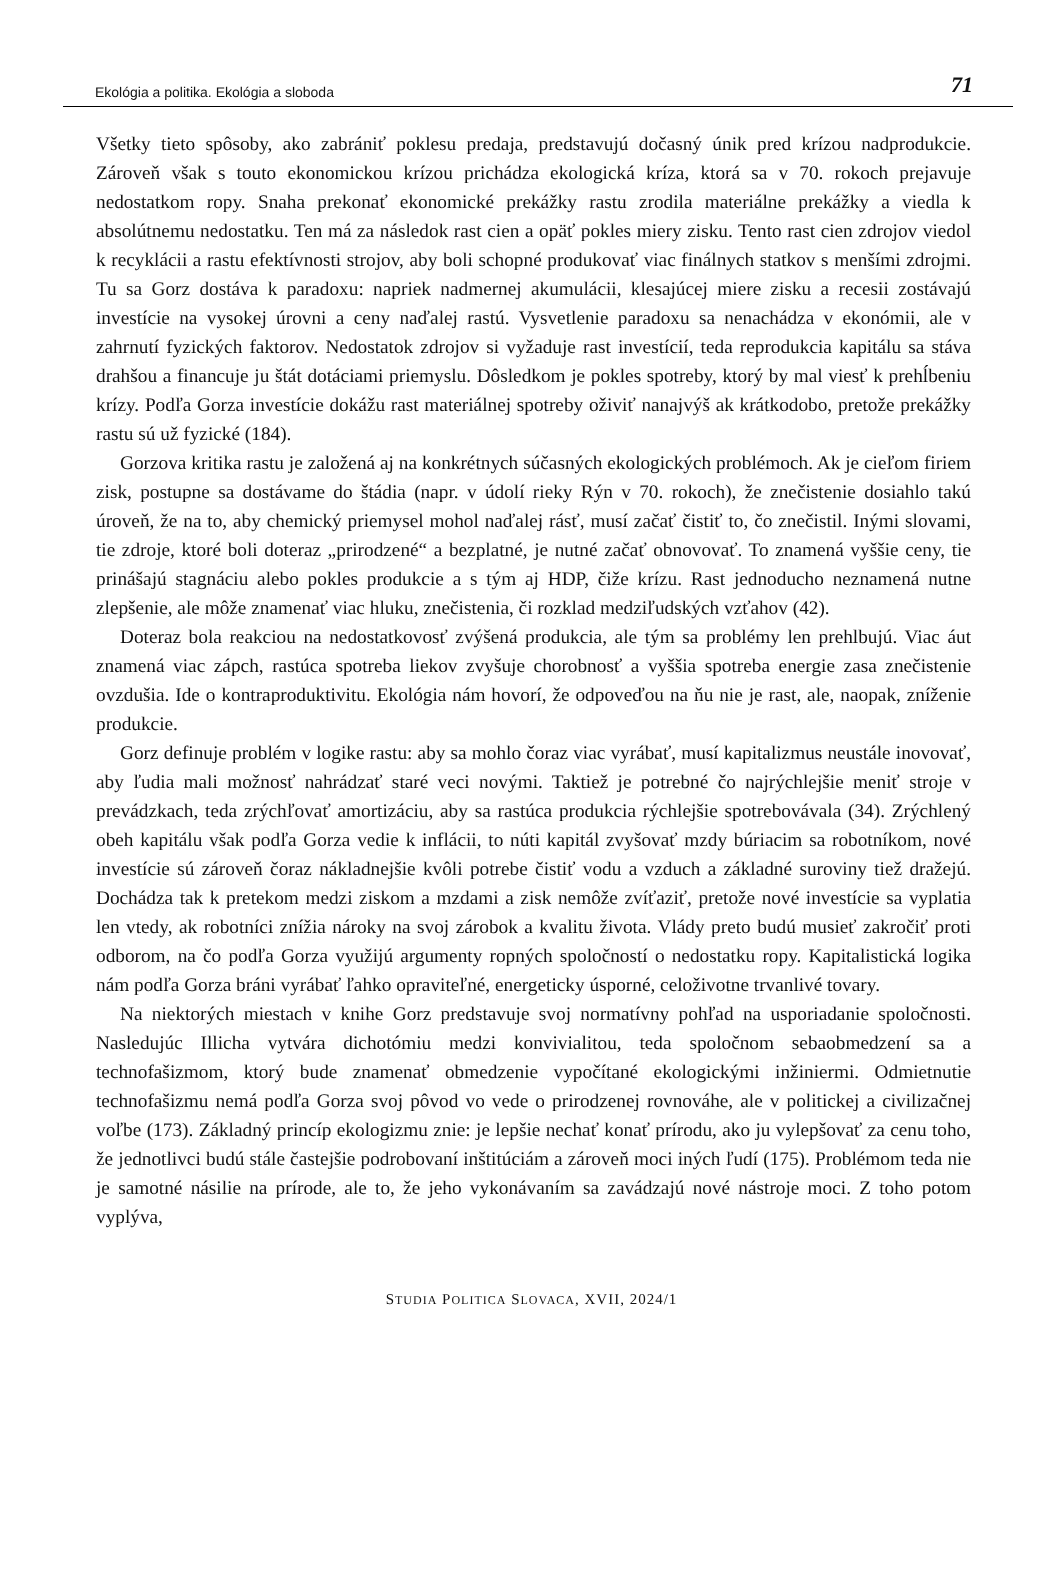Ekológia a politika. Ekológia a sloboda 71
Všetky tieto spôsoby, ako zabrániť poklesu predaja, predstavujú dočasný únik pred krízou nadprodukcie. Zároveň však s touto ekonomickou krízou prichádza ekologická kríza, ktorá sa v 70. rokoch prejavuje nedostatkom ropy. Snaha prekonať ekonomické prekážky rastu zrodila materiálne prekážky a viedla k absolútnemu nedostatku. Ten má za následok rast cien a opäť pokles miery zisku. Tento rast cien zdrojov viedol k recyklácii a rastu efektívnosti strojov, aby boli schopné produkovať viac finálnych statkov s menšími zdrojmi. Tu sa Gorz dostáva k paradoxu: napriek nadmernej akumulácii, klesajúcej miere zisku a recesii zostávajú investície na vysokej úrovni a ceny naďalej rastú. Vysvetlenie paradoxu sa nenachádza v ekonómii, ale v zahrnutí fyzických faktorov. Nedostatok zdrojov si vyžaduje rast investícií, teda reprodukcia kapitálu sa stáva drahšou a financuje ju štát dotáciami priemyslu. Dôsledkom je pokles spotreby, ktorý by mal viesť k prehĺbeniu krízy. Podľa Gorza investície dokážu rast materiálnej spotreby oživiť nanajvýš ak krátkodobo, pretože prekážky rastu sú už fyzické (184).
Gorzova kritika rastu je založená aj na konkrétnych súčasných ekologických problémoch. Ak je cieľom firiem zisk, postupne sa dostávame do štádia (napr. v údolí rieky Rýn v 70. rokoch), že znečistenie dosiahlo takú úroveň, že na to, aby chemický priemysel mohol naďalej rásť, musí začať čistiť to, čo znečistil. Inými slovami, tie zdroje, ktoré boli doteraz „prirodzené“ a bezplatné, je nutné začať obnovovať. To znamená vyššie ceny, tie prinášajú stagnáciu alebo pokles produkcie a s tým aj HDP, čiže krízu. Rast jednoducho neznamená nutne zlepšenie, ale môže znamenať viac hluku, znečistenia, či rozklad medziľudských vzťahov (42).
Doteraz bola reakciou na nedostatkovosť zvýšená produkcia, ale tým sa problémy len prehlbujú. Viac áut znamená viac zápch, rastúca spotreba liekov zvyšuje chorobnosť a vyššia spotreba energie zasa znečistenie ovzdušia. Ide o kontraproduktivitu. Ekológia nám hovorí, že odpoveďou na ňu nie je rast, ale, naopak, zníženie produkcie.
Gorz definuje problém v logike rastu: aby sa mohlo čoraz viac vyrábať, musí kapitalizmus neustále inovovať, aby ľudia mali možnosť nahrádzať staré veci novými. Taktiež je potrebné čo najrýchlejšie meniť stroje v prevádzkach, teda zrýchľovať amortizáciu, aby sa rastúca produkcia rýchlejšie spotrebovávala (34). Zrýchlený obeh kapitálu však podľa Gorza vedie k inflácii, to núti kapitál zvyšovať mzdy búriacim sa robotníkom, nové investície sú zároveň čoraz nákladnejšie kvôli potrebe čistiť vodu a vzduch a základné suroviny tiež dražejú. Dochádza tak k pretekom medzi ziskom a mzdami a zisk nemôže zvíťaziť, pretože nové investície sa vyplatia len vtedy, ak robotníci znížia nároky na svoj zárobok a kvalitu života. Vlády preto budú musieť zakročiť proti odborom, na čo podľa Gorza využijú argumenty ropných spoločností o nedostatku ropy. Kapitalistická logika nám podľa Gorza bráni vyrábať ľahko opraviteľné, energeticky úsporné, celoživotne trvanlivé tovary.
Na niektorých miestach v knihe Gorz predstavuje svoj normatívny pohľad na usporiadanie spoločnosti. Nasledujúc Illicha vytvára dichotómiu medzi konvivialitou, teda spoločnom sebaobmedzení sa a technofašizmom, ktorý bude znamenať obmedzenie vypočítané ekologickými inžiniermi. Odmietnutie technofašizmu nemá podľa Gorza svoj pôvod vo vede o prirodzenej rovnováhe, ale v politickej a civilizačnej voľbe (173). Základný princíp ekologizmu znie: je lepšie nechať konať prírodu, ako ju vylepšovať za cenu toho, že jednotlivci budú stále častejšie podrobovaní inštitúciám a zároveň moci iných ľudí (175). Problémom teda nie je samotné násilie na prírode, ale to, že jeho vykonávaním sa zavádzajú nové nástroje moci. Z toho potom vyplýva,
STUDIA POLITICA SLOVACA, XVII, 2024/1